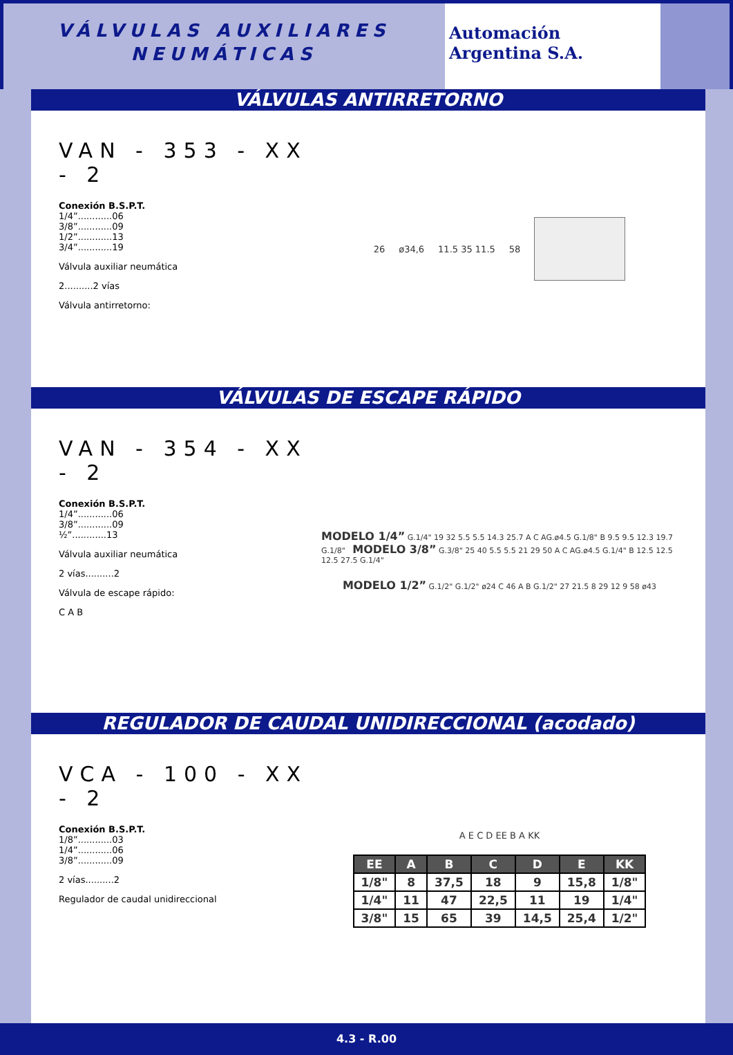VÁLVULAS AUXILIARES
NEUMÁTICAS
Automación
Argentina S.A.
VÁLVULAS ANTIRRETORNO
VAN - 353 - XX - 2
Conexión B.S.P.T.
1/4”............06
3/8”............09
1/2”............13
3/4”............19
Válvula auxiliar neumática
2..........2 vías
Válvula antirretorno:
26 ø34,6 11.5 35 11.5 58
VÁLVULAS DE ESCAPE RÁPIDO
VAN - 354 - XX - 2
Conexión B.S.P.T.
1/4”............06
3/8”............09
½”............13
Válvula auxiliar neumática
2 vías..........2
Válvula de escape rápido:
C A B
MODELO 1/4” G.1/4" 19 32 5.5 5.5 14.3 25.7 A C AG.ø4.5 G.1/8" B 9.5 9.5 12.3 19.7 G.1/8" MODELO 3/8” G.3/8" 25 40 5.5 5.5 21 29 50 A C AG.ø4.5 G.1/4" B 12.5 12.5 12.5 27.5 G.1/4"
MODELO 1/2” G.1/2" G.1/2" ø24 C 46 A B G.1/2" 27 21.5 8 29 12 9 58 ø43
REGULADOR DE CAUDAL UNIDIRECCIONAL (acodado)
VCA - 100 - XX - 2
Conexión B.S.P.T.
1/8”............03
1/4”............06
3/8”............09
2 vías..........2
Regulador de caudal unidireccional
A E C D EE B A KK
| EE | A | B | C | D | E | KK |
| --- | --- | --- | --- | --- | --- | --- |
| 1/8" | 8 | 37,5 | 18 | 9 | 15,8 | 1/8" |
| 1/4" | 11 | 47 | 22,5 | 11 | 19 | 1/4" |
| 3/8" | 15 | 65 | 39 | 14,5 | 25,4 | 1/2" |
4.3 - R.00